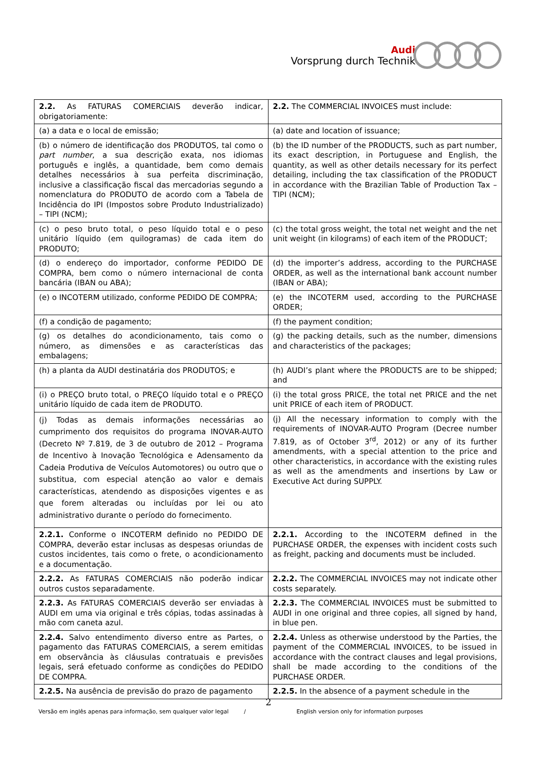Audi
Vorsprung durch Technik
| 2.2. As FATURAS COMERCIAIS deverão indicar, obrigatoriamente: | 2.2. The COMMERCIAL INVOICES must include: |
| (a) a data e o local de emissão; | (a) date and location of issuance; |
| (b) o número de identificação dos PRODUTOS, tal como o part number , a sua descrição exata, nos idiomas português e inglês, a quantidade, bem como demais detalhes necessários à sua perfeita discriminação, inclusive a classificação fiscal das mercadorias segundo a nomenclatura do PRODUTO de acordo com a Tabela de Incidência do IPI (Impostos sobre Produto Industrializado) – TIPI (NCM); | (b) the ID number of the PRODUCTS, such as part number, its exact description, in Portuguese and English, the quantity, as well as other details necessary for its perfect detailing, including the tax classification of the PRODUCT in accordance with the Brazilian Table of Production Tax – TIPI (NCM); |
| (c) o peso bruto total, o peso líquido total e o peso unitário líquido (em quilogramas) de cada item do PRODUTO; | (c) the total gross weight, the total net weight and the net unit weight (in kilograms) of each item of the PRODUCT; |
| (d) o endereço do importador, conforme PEDIDO DE COMPRA, bem como o número internacional de conta bancária (IBAN ou ABA); | (d) the importer’s address, according to the PURCHASE ORDER, as well as the international bank account number (IBAN or ABA); |
| (e) o INCOTERM utilizado, conforme PEDIDO DE COMPRA; | (e) the INCOTERM used, according to the PURCHASE ORDER; |
| (f) a condição de pagamento; | (f) the payment condition; |
| (g) os detalhes do acondicionamento, tais como o número, as dimensões e as características das embalagens; | (g) the packing details, such as the number, dimensions and characteristics of the packages; |
| (h) a planta da AUDI destinatária dos PRODUTOS; e | (h) AUDI’s plant where the PRODUCTS are to be shipped; and |
| (i) o PREÇO bruto total, o PREÇO líquido total e o PREÇO unitário líquido de cada item de PRODUTO. | (i) the total gross PRICE, the total net PRICE and the net unit PRICE of each item of PRODUCT. |
| (j) Todas as demais informações necessárias ao cumprimento dos requisitos do programa INOVAR-AUTO (Decreto Nº 7.819, de 3 de outubro de 2012 – Programa de Incentivo à Inovação Tecnológica e Adensamento da Cadeia Produtiva de Veículos Automotores) ou outro que o substitua, com especial atenção ao valor e demais características, atendendo as disposições vigentes e as que forem alteradas ou incluídas por lei ou ato administrativo durante o período do fornecimento. | (j) All the necessary information to comply with the requirements of INOVAR-AUTO Program (Decree number 7.819, as of October 3<sup>rd</sup>, 2012) or any of its further amendments, with a special attention to the price and other characteristics, in accordance with the existing rules as well as the amendments and insertions by Law or Executive Act during SUPPLY. |
| 2.2.1. Conforme o INCOTERM definido no PEDIDO DE COMPRA, deverão estar inclusas as despesas oriundas de custos incidentes, tais como o frete, o acondicionamento e a documentação. | 2.2.1. According to the INCOTERM defined in the PURCHASE ORDER, the expenses with incident costs such as freight, packing and documents must be included. |
| 2.2.2. As FATURAS COMERCIAIS não poderão indicar outros custos separadamente. | 2.2.2. The COMMERCIAL INVOICES may not indicate other costs separately. |
| 2.2.3. As FATURAS COMERCIAIS deverão ser enviadas à AUDI em uma via original e três cópias, todas assinadas à mão com caneta azul. | 2.2.3. The COMMERCIAL INVOICES must be submitted to AUDI in one original and three copies, all signed by hand, in blue pen. |
| 2.2.4. Salvo entendimento diverso entre as Partes, o pagamento das FATURAS COMERCIAIS, a serem emitidas em observância às cláusulas contratuais e previsões legais, será efetuado conforme as condições do PEDIDO DE COMPRA. | 2.2.4. Unless as otherwise understood by the Parties, the payment of the COMMERCIAL INVOICES, to be issued in accordance with the contract clauses and legal provisions, shall be made according to the conditions of the PURCHASE ORDER. |
| 2.2.5. Na ausência de previsão do prazo de pagamento | 2.2.5. In the absence of a payment schedule in the |
2
Versão em inglês apenas para informação, sem qualquer valor legal / English version only for information purposes